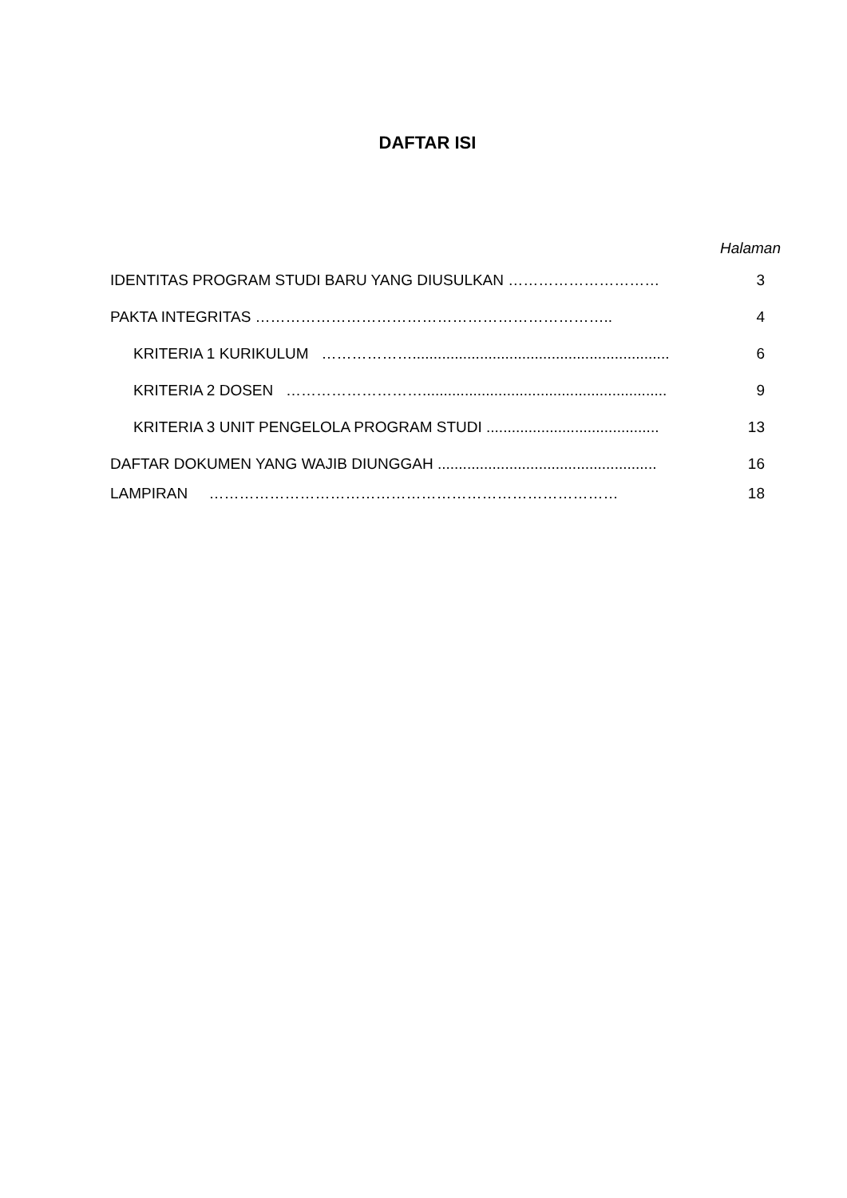DAFTAR ISI
Halaman
IDENTITAS PROGRAM STUDI BARU YANG DIUSULKAN ………………………… 3
PAKTA INTEGRITAS …………………………………………………………….. 4
KRITERIA 1 KURIKULUM ………………............................................................. 6
KRITERIA 2 DOSEN ……………………….......................................................... 9
KRITERIA 3 UNIT PENGELOLA PROGRAM STUDI ......................................... 13
DAFTAR DOKUMEN YANG WAJIB DIUNGGAH .................................................... 16
LAMPIRAN ……………………………………………………………………… 18